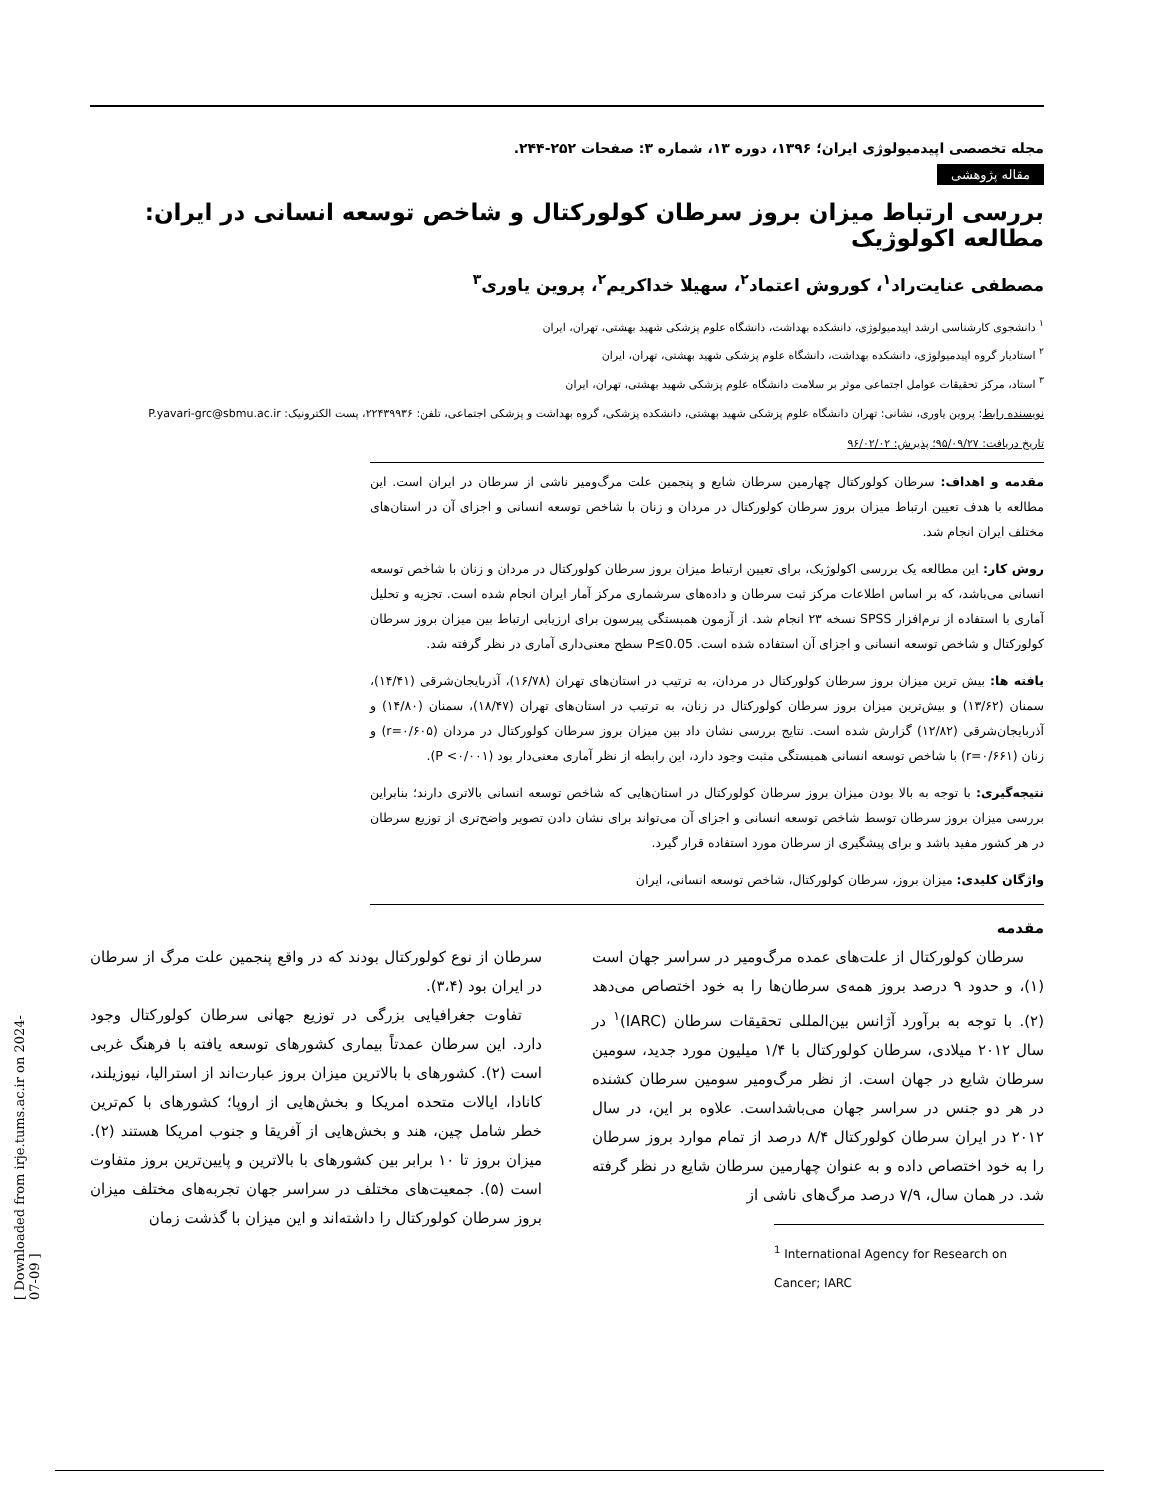مجله تخصصی اپیدمیولوژی ایران؛ ۱۳۹۶، دوره ۱۳، شماره ۳: صفحات ۲۵۲-۲۴۴.
مقاله پژوهشی
بررسی ارتباط میزان بروز سرطان کولورکتال و شاخص توسعه انسانی در ایران: مطالعه اکولوژیک
مصطفی عنایت‌راد<sup>۱</sup>، کوروش اعتماد<sup>۲</sup>، سهیلا خداکریم<sup>۲</sup>، پروین یاوری<sup>۳</sup>
<sup>۱</sup> دانشجوی کارشناسی ارشد اپیدمیولوژی، دانشکده بهداشت، دانشگاه علوم پزشکی شهید بهشتی، تهران، ایران
<sup>۲</sup> استادیار گروه اپیدمیولوژی، دانشکده بهداشت، دانشگاه علوم پزشکی شهید بهشتی، تهران، ایران
<sup>۳</sup> استاد، مرکز تحقیقات عوامل اجتماعی موثر بر سلامت دانشگاه علوم پزشکی شهید بهشتی، تهران، ایران
نویسنده رابط: پروین یاوری، نشانی: تهران دانشگاه علوم پزشکی شهید بهشتی، دانشکده پزشکی، گروه بهداشت و پزشکی اجتماعی، تلفن: ۲۲۴۳۹۹۳۶، پست الکترونیک: P.yavari-grc@sbmu.ac.ir
تاریخ دریافت: ۹۵/۰۹/۲۷؛ پذیرش: ۹۶/۰۲/۰۲
مقدمه و اهداف: سرطان کولورکتال چهارمین سرطان شایع و پنجمین علت مرگ‌ومیر ناشی از سرطان در ایران است. این مطالعه با هدف تعیین ارتباط میزان بروز سرطان کولورکتال در مردان و زنان با شاخص توسعه انسانی و اجزای آن در استان‌های مختلف ایران انجام شد.
روش کار: این مطالعه یک بررسی اکولوژیک، برای تعیین ارتباط میزان بروز سرطان کولورکتال در مردان و زنان با شاخص توسعه انسانی می‌باشد، که بر اساس اطلاعات مرکز ثبت سرطان و داده‌های سرشماری مرکز آمار ایران انجام شده است. تجزیه و تحلیل آماری با استفاده از نرم‌افزار SPSS نسخه ۲۳ انجام شد. از آزمون همبستگی پیرسون برای ارزیابی ارتباط بین میزان بروز سرطان کولورکتال و شاخص توسعه انسانی و اجزای آن استفاده شده است. P≤0.05 سطح معنی‌داری آماری در نظر گرفته شد.
یافته ها: بیش ترین میزان بروز سرطان کولورکتال در مردان، به ترتیب در استان‌های تهران (۱۶/۷۸)، آذربایجان‌شرقی (۱۴/۴۱)، سمنان (۱۳/۶۲) و بیش‌ترین میزان بروز سرطان کولورکتال در زنان، به ترتیب در استان‌های تهران (۱۸/۴۷)، سمنان (۱۴/۸۰) و آذربایجان‌شرقی (۱۲/۸۲) گزارش شده است. نتایج بررسی نشان داد بین میزان بروز سرطان کولورکتال در مردان (r=۰/۶۰۵) و زنان (r=۰/۶۶۱) با شاخص توسعه انسانی همبستگی مثبت وجود دارد، این رابطه از نظر آماری معنی‌دار بود (P <۰/۰۰۱).
نتیجه‌گیری: با توجه به بالا بودن میزان بروز سرطان کولورکتال در استان‌هایی که شاخص توسعه انسانی بالاتری دارند؛ بنابراین بررسی میزان بروز سرطان توسط شاخص توسعه انسانی و اجزای آن می‌تواند برای نشان دادن تصویر واضح‌تری از توزیع سرطان در هر کشور مفید باشد و برای پیشگیری از سرطان مورد استفاده قرار گیرد.
واژگان کلیدی: میزان بروز، سرطان کولورکتال، شاخص توسعه انسانی، ایران
مقدمه
سرطان کولورکتال از علت‌های عمده مرگ‌ومیر در سراسر جهان است (۱)، و حدود ۹ درصد بروز همه‌ی سرطان‌ها را به خود اختصاص می‌دهد (۲). با توجه به برآورد آژانس بین‌المللی تحقیقات سرطان (IARC)<sup>۱</sup> در سال ۲۰۱۲ میلادی، سرطان کولورکتال با ۱/۴ میلیون مورد جدید، سومین سرطان شایع در جهان است. از نظر مرگ‌ومیر سومین سرطان کشنده در هر دو جنس در سراسر جهان می‌باشداست. علاوه بر این، در سال ۲۰۱۲ در ایران سرطان کولورکتال ۸/۴ درصد از تمام موارد بروز سرطان را به خود اختصاص داده و به عنوان چهارمین سرطان شایع در نظر گرفته شد. در همان سال، ۷/۹ درصد مرگ‌های ناشی از
<sup>1</sup> International Agency for Research on Cancer; IARC
سرطان از نوع کولورکتال بودند که در واقع پنجمین علت مرگ از سرطان در ایران بود (۳،۴).
تفاوت جغرافیایی بزرگی در توزیع جهانی سرطان کولورکتال وجود دارد. این سرطان عمدتاً بیماری کشورهای توسعه یافته با فرهنگ غربی است (۲). کشورهای با بالاترین میزان بروز عبارت‌اند از استرالیا، نیوزیلند، کانادا، ایالات متحده امریکا و بخش‌هایی از اروپا؛ کشورهای با کم‌ترین خطر شامل چین، هند و بخش‌هایی از آفریقا و جنوب امریکا هستند (۲). میزان بروز تا ۱۰ برابر بین کشورهای با بالاترین و پایین‌ترین بروز متفاوت است (۵). جمعیت‌های مختلف در سراسر جهان تجربه‌های مختلف میزان بروز سرطان کولورکتال را داشته‌اند و این میزان با گذشت زمان
[ Downloaded from irje.tums.ac.ir on 2024-07-09 ]